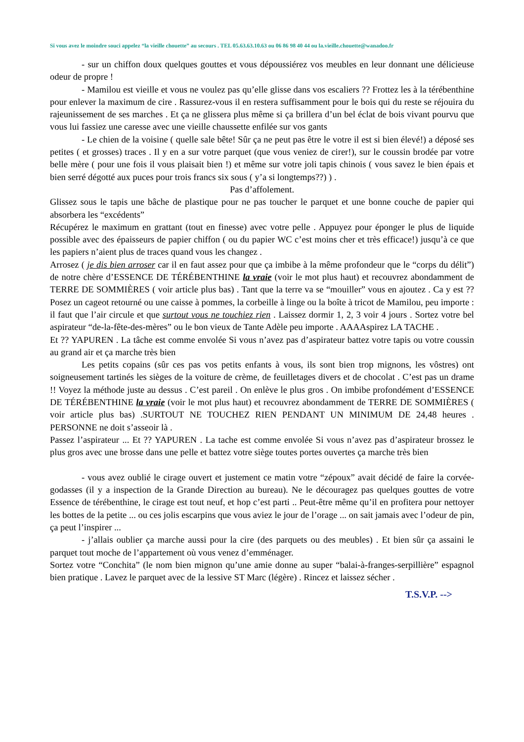Si vous avez le moindre souci appelez “la vieille chouette” au secours . TEL 05.63.63.10.63 ou 06 86 98 40 44 ou la.vieille.chouette@wanadoo.fr
- sur un chiffon doux quelques gouttes et vous dépoussiérez vos meubles en leur donnant une délicieuse odeur de propre !
- Mamilou est vieille et vous ne voulez pas qu’elle glisse dans vos escaliers ?? Frottez les à la térébenthine pour enlever la maximum de cire . Rassurez-vous il en restera suffisamment pour le bois qui du reste se réjouira du rajeunissement de ses marches . Et ça ne glissera plus même si ça brillera d’un bel éclat de bois vivant pourvu que vous lui fassiez une caresse avec une vieille chaussette enfilée sur vos gants
- Le chien de la voisine ( quelle sale bête! Sûr ça ne peut pas être le votre il est si bien élevé!) a déposé ses petites ( et grosses) traces . Il y en a sur votre parquet (que vous veniez de cirer!), sur le coussin brodée par votre belle mère ( pour une fois il vous plaisait bien !) et même sur votre joli tapis chinois ( vous savez le bien épais et bien serré dégotté aux puces pour trois francs six sous ( y’a si longtemps??) ) .
Pas d’affolement.
Glissez sous le tapis une bâche de plastique pour ne pas toucher le parquet et une bonne couche de papier qui absorbera les “excédents”
Récupérez le maximum en grattant (tout en finesse) avec votre pelle . Appuyez pour éponger le plus de liquide possible avec des épaisseurs de papier chiffon ( ou du papier WC c’est moins cher et très efficace!) jusqu’à ce que les papiers n’aient plus de traces quand vous les changez .
Arrosez ( je dis bien arroser car il en faut assez pour que ça imbibe à la même profondeur que le “corps du délit”) de notre chère d’ESSENCE DE TÉRÉBENTHINE la vraie (voir le mot plus haut) et recouvrez abondamment de TERRE DE SOMMIÈRES ( voir article plus bas) . Tant que la terre va se “mouiller” vous en ajoutez . Ca y est ?? Posez un cageot retourné ou une caisse à pommes, la corbeille à linge ou la boîte à tricot de Mamilou, peu importe : il faut que l’air circule et que surtout vous ne touchiez rien . Laissez dormir 1, 2, 3 voir 4 jours . Sortez votre bel aspirateur “de-la-fête-des-mères” ou le bon vieux de Tante Adèle peu importe . AAAAspirez LA TACHE .
Et ?? YAPUREN . La tâche est comme envolée Si vous n’avez pas d’aspirateur battez votre tapis ou votre coussin au grand air et ça marche très bien
Les petits copains (sûr ces pas vos petits enfants à vous, ils sont bien trop mignons, les vôstres) ont soigneusement tartinés les sièges de la voiture de crème, de feuilletages divers et de chocolat . C’est pas un drame !! Voyez la méthode juste au dessus . C’est pareil . On enlève le plus gros . On imbibe profondément d’ESSENCE DE TÉRÉBENTHINE la vraie (voir le mot plus haut) et recouvrez abondamment de TERRE DE SOMMIÈRES ( voir article plus bas) .SURTOUT NE TOUCHEZ RIEN PENDANT UN MINIMUM DE 24,48 heures . PERSONNE ne doit s’asseoir là .
Passez l’aspirateur ... Et ?? YAPUREN . La tache est comme envolée Si vous n’avez pas d’aspirateur brossez le plus gros avec une brosse dans une pelle et battez votre siège toutes portes ouvertes ça marche très bien
- vous avez oublié le cirage ouvert et justement ce matin votre “zépoux” avait décidé de faire la corvée-godasses (il y a inspection de la Grande Direction au bureau). Ne le découragez pas quelques gouttes de votre Essence de térébenthine, le cirage est tout neuf, et hop c’est parti .. Peut-être même qu’il en profitera pour nettoyer les bottes de la petite ... ou ces jolis escarpins que vous aviez le jour de l’orage ... on sait jamais avec l’odeur de pin, ça peut l’inspirer ...
- j’allais oublier ça marche aussi pour la cire (des parquets ou des meubles) . Et bien sûr ça assaini le parquet tout moche de l’appartement où vous venez d’emménager.
Sortez votre “Conchita” (le nom bien mignon qu’une amie donne au super “balai-à-franges-serpillière” espagnol bien pratique . Lavez le parquet avec de la lessive ST Marc (légère) . Rincez et laissez sécher .
T.S.V.P. -->